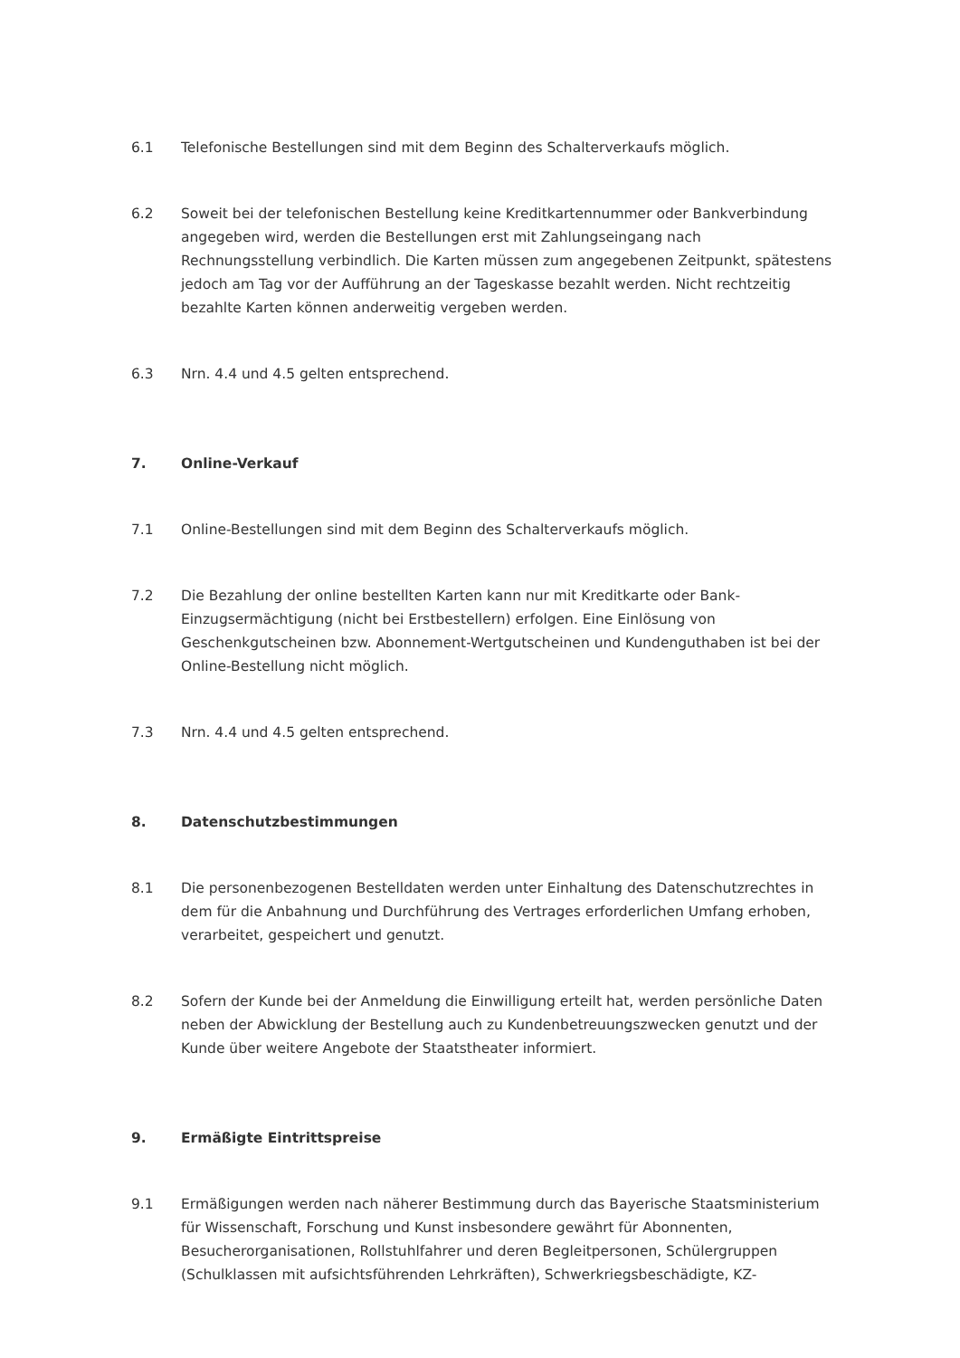6.1 Telefonische Bestellungen sind mit dem Beginn des Schalterverkaufs möglich.
6.2 Soweit bei der telefonischen Bestellung keine Kreditkartennummer oder Bankverbindung angegeben wird, werden die Bestellungen erst mit Zahlungseingang nach Rechnungsstellung verbindlich. Die Karten müssen zum angegebenen Zeitpunkt, spätestens jedoch am Tag vor der Aufführung an der Tageskasse bezahlt werden. Nicht rechtzeitig bezahlte Karten können anderweitig vergeben werden.
6.3 Nrn. 4.4 und 4.5 gelten entsprechend.
7. Online-Verkauf
7.1 Online-Bestellungen sind mit dem Beginn des Schalterverkaufs möglich.
7.2 Die Bezahlung der online bestellten Karten kann nur mit Kreditkarte oder Bank-Einzugsermächtigung (nicht bei Erstbestellern) erfolgen. Eine Einlösung von Geschenkgutscheinen bzw. Abonnement-Wertgutscheinen und Kundenguthaben ist bei der Online-Bestellung nicht möglich.
7.3 Nrn. 4.4 und 4.5 gelten entsprechend.
8. Datenschutzbestimmungen
8.1 Die personenbezogenen Bestelldaten werden unter Einhaltung des Datenschutzrechtes in dem für die Anbahnung und Durchführung des Vertrages erforderlichen Umfang erhoben, verarbeitet, gespeichert und genutzt.
8.2 Sofern der Kunde bei der Anmeldung die Einwilligung erteilt hat, werden persönliche Daten neben der Abwicklung der Bestellung auch zu Kundenbetreuungszwecken genutzt und der Kunde über weitere Angebote der Staatstheater informiert.
9. Ermäßigte Eintrittspreise
9.1 Ermäßigungen werden nach näherer Bestimmung durch das Bayerische Staatsministerium für Wissenschaft, Forschung und Kunst insbesondere gewährt für Abonnenten, Besucherorganisationen, Rollstuhlfahrer und deren Begleitpersonen, Schülergruppen (Schulklassen mit aufsichtsführenden Lehrkräften), Schwerkriegsbeschädigte, KZ-